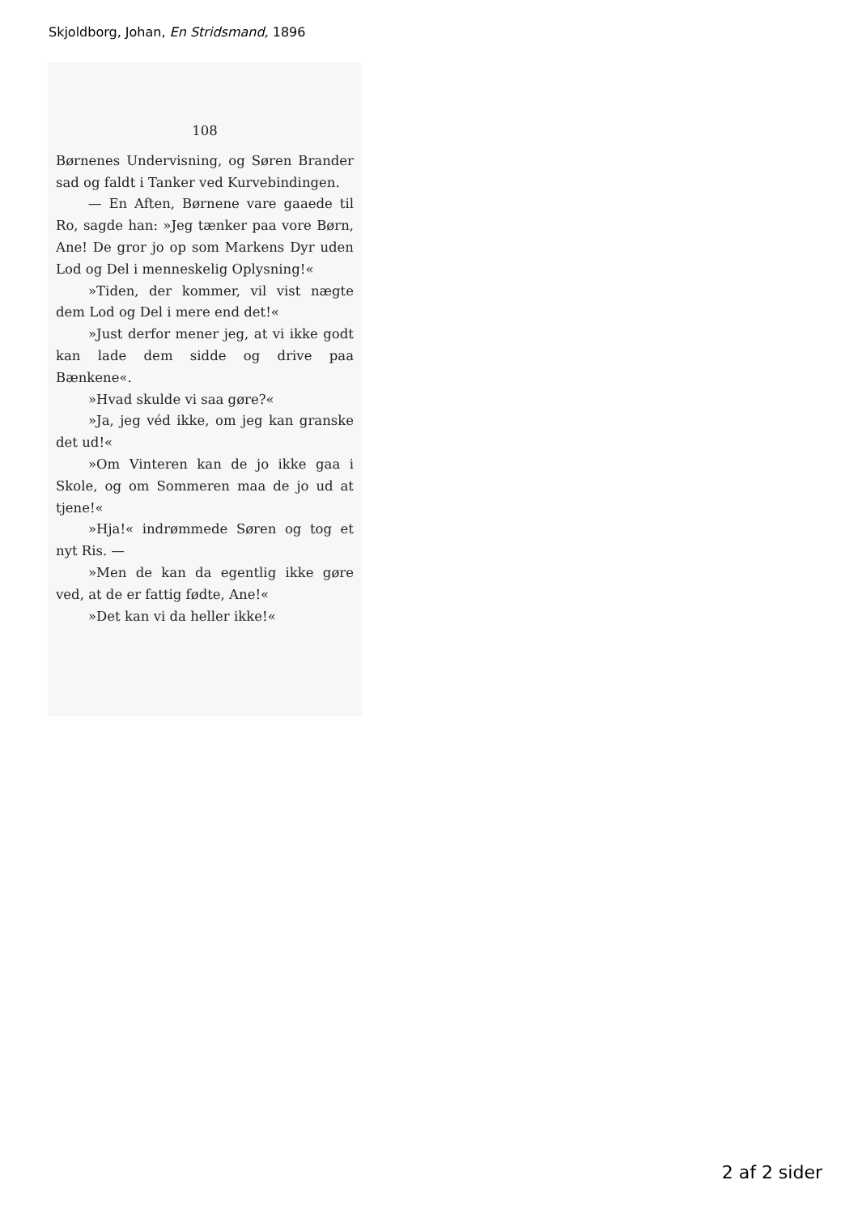Skjoldborg, Johan, En Stridsmand, 1896
108
Børnenes Undervisning, og Søren Brander sad og faldt i Tanker ved Kurvebindingen.
— En Aften, Børnene vare gaaede til Ro, sagde han: »Jeg tænker paa vore Børn, Ane! De gror jo op som Markens Dyr uden Lod og Del i menneskelig Oplysning!«
»Tiden, der kommer, vil vist nægte dem Lod og Del i mere end det!«
»Just derfor mener jeg, at vi ikke godt kan lade dem sidde og drive paa Bænkene«.
»Hvad skulde vi saa gøre?«
»Ja, jeg véd ikke, om jeg kan granske det ud!«
»Om Vinteren kan de jo ikke gaa i Skole, og om Sommeren maa de jo ud at tjene!«
»Hja!« indrømmede Søren og tog et nyt Ris. —
»Men de kan da egentlig ikke gøre ved, at de er fattig fødte, Ane!«
»Det kan vi da heller ikke!«
2 af 2 sider